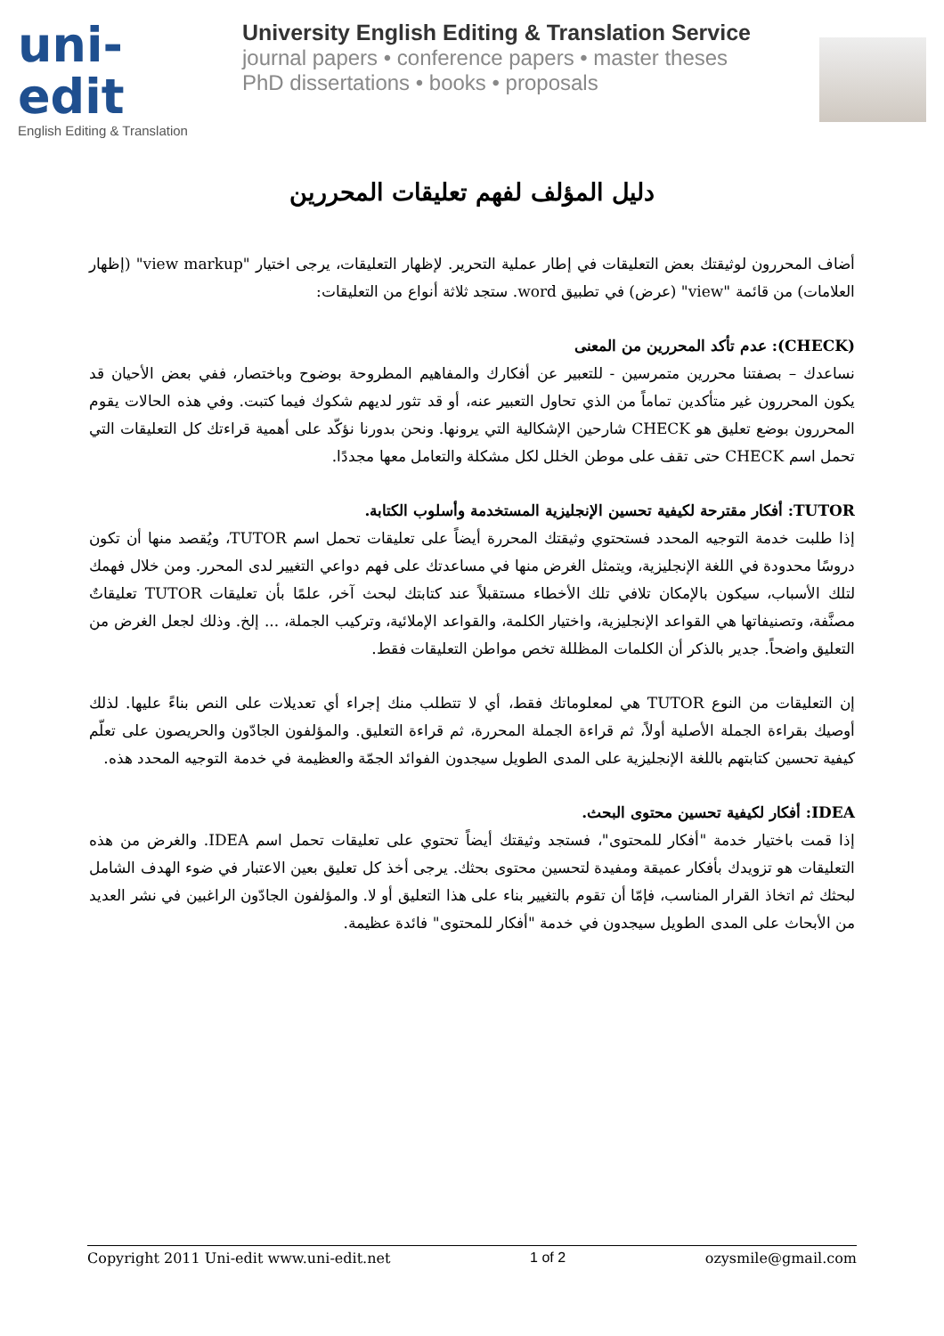uni-edit
English Editing & Translation
University English Editing & Translation Service
journal papers • conference papers • master theses
PhD dissertations • books • proposals
دليل المؤلف لفهم تعليقات المحررين
أضاف المحررون لوثيقتك بعض التعليقات في إطار عملية التحرير. لإظهار التعليقات، يرجى اختيار "view markup" (إظهار العلامات) من قائمة "view" (عرض) في تطبيق word. ستجد ثلاثة أنواع من التعليقات:
(CHECK): عدم تأكد المحررين من المعنى
نساعدك – بصفتنا محررين متمرسين - للتعبير عن أفكارك والمفاهيم المطروحة بوضوح وباختصار، ففي بعض الأحيان قد يكون المحررون غير متأكدين تماماً من الذي تحاول التعبير عنه، أو قد تثور لديهم شكوك فيما كتبت. وفي هذه الحالات يقوم المحررون بوضع تعليق هو CHECK شارحين الإشكالية التي يرونها. ونحن بدورنا نؤكّد على أهمية قراءتك كل التعليقات التي تحمل اسم CHECK حتى تقف على موطن الخلل لكل مشكلة والتعامل معها مجددًا.
TUTOR: أفكار مقترحة لكيفية تحسين الإنجليزية المستخدمة وأسلوب الكتابة.
إذا طلبت خدمة التوجيه المحدد فستحتوي وثيقتك المحررة أيضاً على تعليقات تحمل اسم TUTOR، ويُقصد منها أن تكون دروسًا محدودة في اللغة الإنجليزية، ويتمثل الغرض منها في مساعدتك على فهم دواعي التغيير لدى المحرر. ومن خلال فهمك لتلك الأسباب، سيكون بالإمكان تلافي تلك الأخطاء مستقبلاً عند كتابتك لبحث آخر، علمًا بأن تعليقات TUTOR تعليقاتٌ مصنَّفة، وتصنيفاتها هي القواعد الإنجليزية، واختيار الكلمة، والقواعد الإملائية، وتركيب الجملة، ... إلخ. وذلك لجعل الغرض من التعليق واضحاً. جدير بالذكر أن الكلمات المظللة تخص مواطن التعليقات فقط.
إن التعليقات من النوع TUTOR هي لمعلوماتك فقط، أي لا تتطلب منك إجراء أي تعديلات على النص بناءً عليها. لذلك أوصيك بقراءة الجملة الأصلية أولاً، ثم قراءة الجملة المحررة، ثم قراءة التعليق. والمؤلفون الجادّون والحريصون على تعلّم كيفية تحسين كتابتهم باللغة الإنجليزية على المدى الطويل سيجدون الفوائد الجمّة والعظيمة في خدمة التوجيه المحدد هذه.
IDEA: أفكار لكيفية تحسين محتوى البحث.
إذا قمت باختيار خدمة "أفكار للمحتوى"، فستجد وثيقتك أيضاً تحتوي على تعليقات تحمل اسم IDEA. والغرض من هذه التعليقات هو تزويدك بأفكار عميقة ومفيدة لتحسين محتوى بحثك. يرجى أخذ كل تعليق بعين الاعتبار في ضوء الهدف الشامل لبحثك ثم اتخاذ القرار المناسب، فإمّا أن تقوم بالتغيير بناء على هذا التعليق أو لا. والمؤلفون الجادّون الراغبين في نشر العديد من الأبحاث على المدى الطويل سيجدون في خدمة "أفكار للمحتوى" فائدة عظيمة.
Copyright 2011 Uni-edit www.uni-edit.net 1 of 2 ozysmile@gmail.com